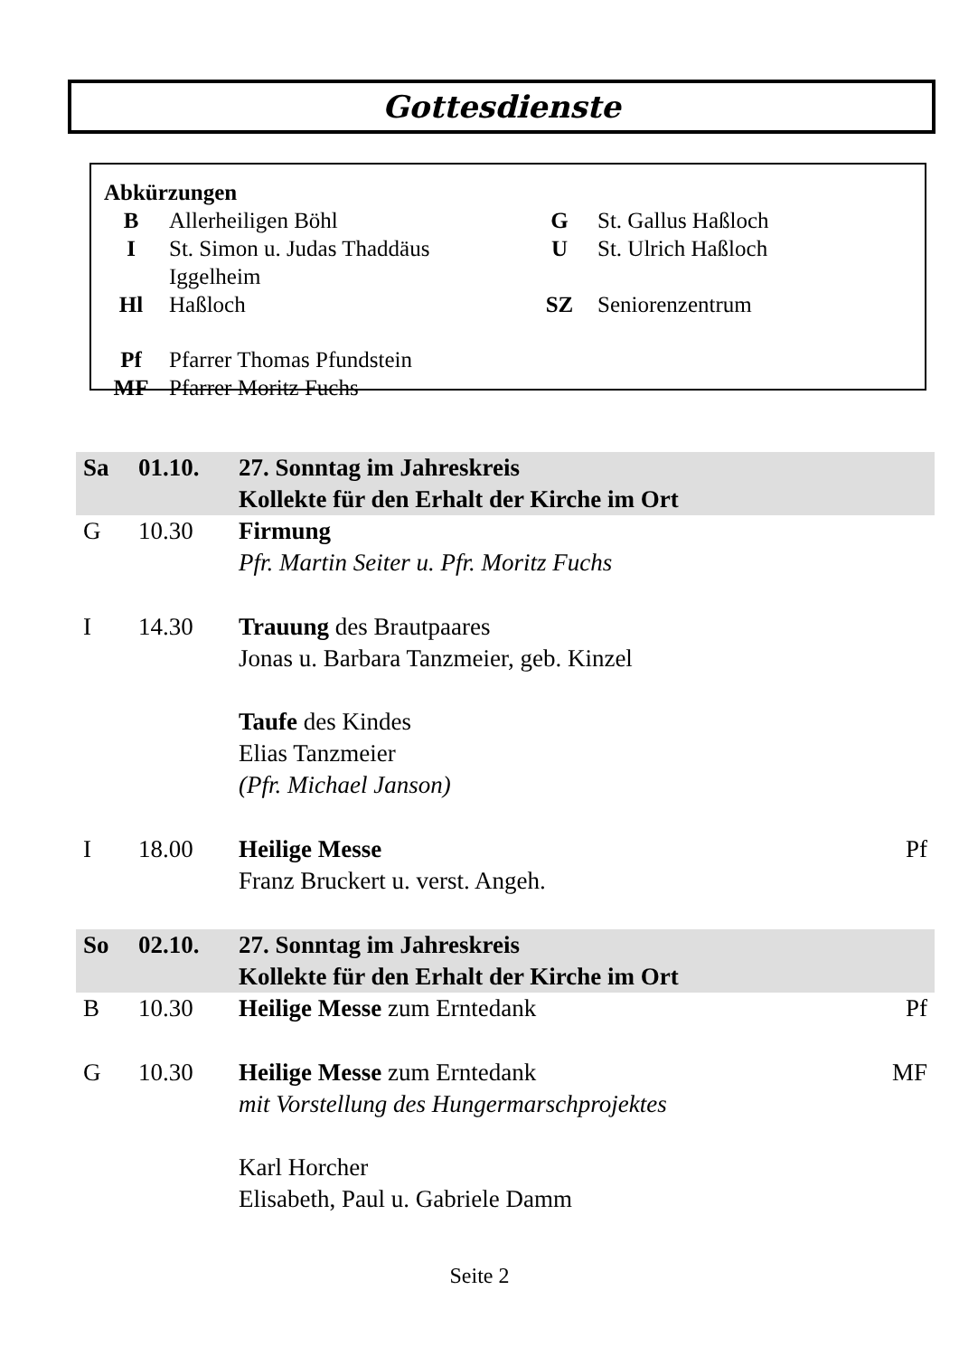Gottesdienste
Abkürzungen
| B | Allerheiligen Böhl | G | St. Gallus Haßloch |
| I | St. Simon u. Judas Thaddäus Iggelheim | U | St. Ulrich Haßloch |
| Hl | Haßloch | SZ | Seniorenzentrum |
| Pf | Pfarrer Thomas Pfundstein | | |
| MF | Pfarrer Moritz Fuchs | | |
| Sa | 01.10. | 27. Sonntag im Jahreskreis Kollekte für den Erhalt der Kirche im Ort | |
| G | 10.30 | Firmung Pfr. Martin Seiter u. Pfr. Moritz Fuchs | |
| I | 14.30 | Trauung des Brautpaares Jonas u. Barbara Tanzmeier, geb. Kinzel Taufe des Kindes Elias Tanzmeier (Pfr. Michael Janson) | |
| I | 18.00 | Heilige Messe Franz Bruckert u. verst. Angeh. | Pf |
| So | 02.10. | 27. Sonntag im Jahreskreis Kollekte für den Erhalt der Kirche im Ort | |
| B | 10.30 | Heilige Messe zum Erntedank | Pf |
| G | 10.30 | Heilige Messe zum Erntedank mit Vorstellung des Hungermarschprojektes Karl Horcher Elisabeth, Paul u. Gabriele Damm | MF |
Seite 2